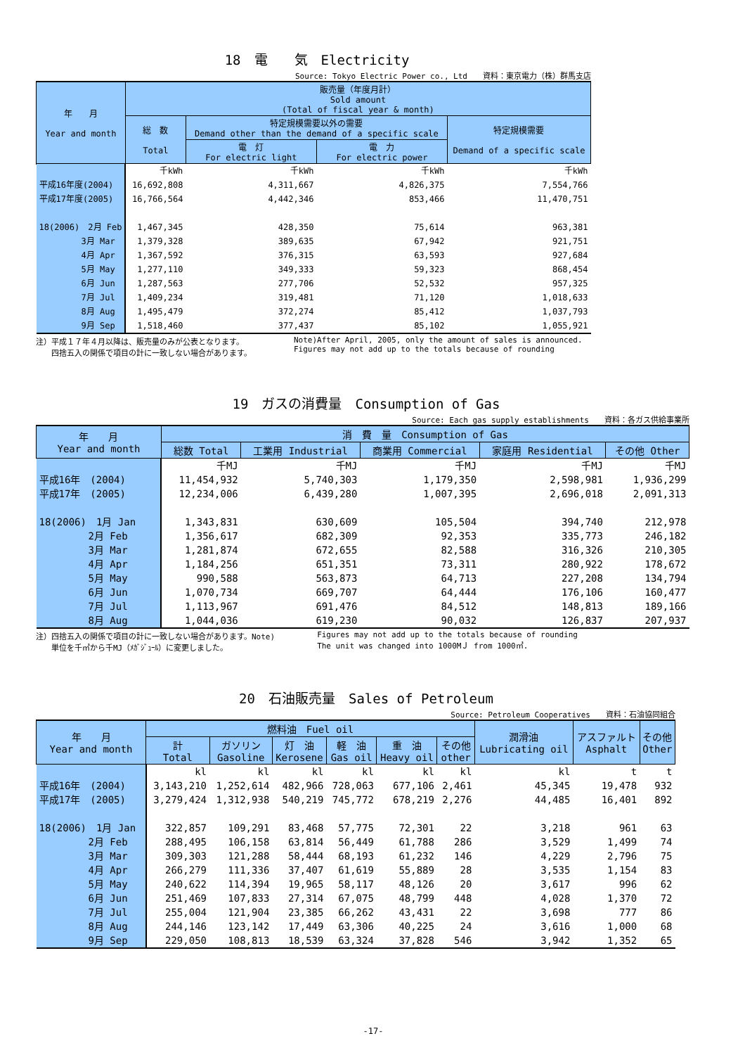18　電　　気　Electricity
Source: Tokyo Electric Power co., Ltd　　資料：東京電力（株）群馬支店
| 年 月 Year and month | 販売量（年度月計） Sold amount (Total of fiscal year & month) | | | |
| --- | --- | --- | --- | --- |
| | 総 数 Total | 特定規模需要以外の需要 Demand other than the demand of a specific scale | | 特定規模需要 Demand of a specific scale |
| | | 電 灯 For electric light | 電 力 For electric power | |
| | 千kWh | 千kWh | 千kWh | 千kWh |
| 平成16年度(2004) | 16,692,808 | 4,311,667 | 4,826,375 | 7,554,766 |
| 平成17年度(2005) | 16,766,564 | 4,442,346 | 853,466 | 11,470,751 |
| 18(2006) 2月 Feb | 1,467,345 | 428,350 | 75,614 | 963,381 |
| 3月 Mar | 1,379,328 | 389,635 | 67,942 | 921,751 |
| 4月 Apr | 1,367,592 | 376,315 | 63,593 | 927,684 |
| 5月 May | 1,277,110 | 349,333 | 59,323 | 868,454 |
| 6月 Jun | 1,287,563 | 277,706 | 52,532 | 957,325 |
| 7月 Jul | 1,409,234 | 319,481 | 71,120 | 1,018,633 |
| 8月 Aug | 1,495,479 | 372,274 | 85,412 | 1,037,793 |
| 9月 Sep | 1,518,460 | 377,437 | 85,102 | 1,055,921 |
注）平成１７年４月以降は、販売量のみが公表となります。
　　四捨五入の関係で項目の計に一致しない場合があります。
Note)After April, 2005, only the amount of sales is announced.
Figures may not add up to the totals because of rounding
19　ガスの消費量　Consumption of Gas
Source: Each gas supply establishments　　資料：各ガス供給事業所
| 年 月 Year and month | 消 費 量 Consumption of Gas | | | | |
| --- | --- | --- | --- | --- | --- |
| | 総数 Total | 工業用 Industrial | 商業用 Commercial | 家庭用 Residential | その他 Other |
| | 千MJ | 千MJ | 千MJ | 千MJ | 千MJ |
| 平成16年 (2004) | 11,454,932 | 5,740,303 | 1,179,350 | 2,598,981 | 1,936,299 |
| 平成17年 (2005) | 12,234,006 | 6,439,280 | 1,007,395 | 2,696,018 | 2,091,313 |
| 18(2006) 1月 Jan | 1,343,831 | 630,609 | 105,504 | 394,740 | 212,978 |
| 2月 Feb | 1,356,617 | 682,309 | 92,353 | 335,773 | 246,182 |
| 3月 Mar | 1,281,874 | 672,655 | 82,588 | 316,326 | 210,305 |
| 4月 Apr | 1,184,256 | 651,351 | 73,311 | 280,922 | 178,672 |
| 5月 May | 990,588 | 563,873 | 64,713 | 227,208 | 134,794 |
| 6月 Jun | 1,070,734 | 669,707 | 64,444 | 176,106 | 160,477 |
| 7月 Jul | 1,113,967 | 691,476 | 84,512 | 148,813 | 189,166 |
| 8月 Aug | 1,044,036 | 619,230 | 90,032 | 126,837 | 207,937 |
注）四捨五入の関係で項目の計に一致しない場合があります。Note)
　　単位を千㎥から千MJ（ﾒｶﾞｼﾞｭｰﾙ）に変更しました。
Figures may not add up to the totals because of rounding
The unit was changed into 1000MＪ from 1000㎥.
20　石油販売量　Sales of Petroleum
Source: Petroleum Cooperatives　　資料：石油協同組合
| 年 月 Year and month | 燃料油 Fuel oil | | | | | | 潤滑油 Lubricating oil | アスファルト Asphalt | その他 Other |
| --- | --- | --- | --- | --- | --- | --- | --- | --- | --- |
| | 計 Total | ガソリン Gasoline | 灯 油 Kerosene | 軽 油 Gas oil | 重 油 Heavy oil | その他 other | | | |
| | kl | kl | kl | kl | kl | kl | kl | t | t |
| 平成16年 (2004) | 3,143,210 | 1,252,614 | 482,966 | 728,063 | 677,106 | 2,461 | 45,345 | 19,478 | 932 |
| 平成17年 (2005) | 3,279,424 | 1,312,938 | 540,219 | 745,772 | 678,219 | 2,276 | 44,485 | 16,401 | 892 |
| 18(2006) 1月 Jan | 322,857 | 109,291 | 83,468 | 57,775 | 72,301 | 22 | 3,218 | 961 | 63 |
| 2月 Feb | 288,495 | 106,158 | 63,814 | 56,449 | 61,788 | 286 | 3,529 | 1,499 | 74 |
| 3月 Mar | 309,303 | 121,288 | 58,444 | 68,193 | 61,232 | 146 | 4,229 | 2,796 | 75 |
| 4月 Apr | 266,279 | 111,336 | 37,407 | 61,619 | 55,889 | 28 | 3,535 | 1,154 | 83 |
| 5月 May | 240,622 | 114,394 | 19,965 | 58,117 | 48,126 | 20 | 3,617 | 996 | 62 |
| 6月 Jun | 251,469 | 107,833 | 27,314 | 67,075 | 48,799 | 448 | 4,028 | 1,370 | 72 |
| 7月 Jul | 255,004 | 121,904 | 23,385 | 66,262 | 43,431 | 22 | 3,698 | 777 | 86 |
| 8月 Aug | 244,146 | 123,142 | 17,449 | 63,306 | 40,225 | 24 | 3,616 | 1,000 | 68 |
| 9月 Sep | 229,050 | 108,813 | 18,539 | 63,324 | 37,828 | 546 | 3,942 | 1,352 | 65 |
-17-